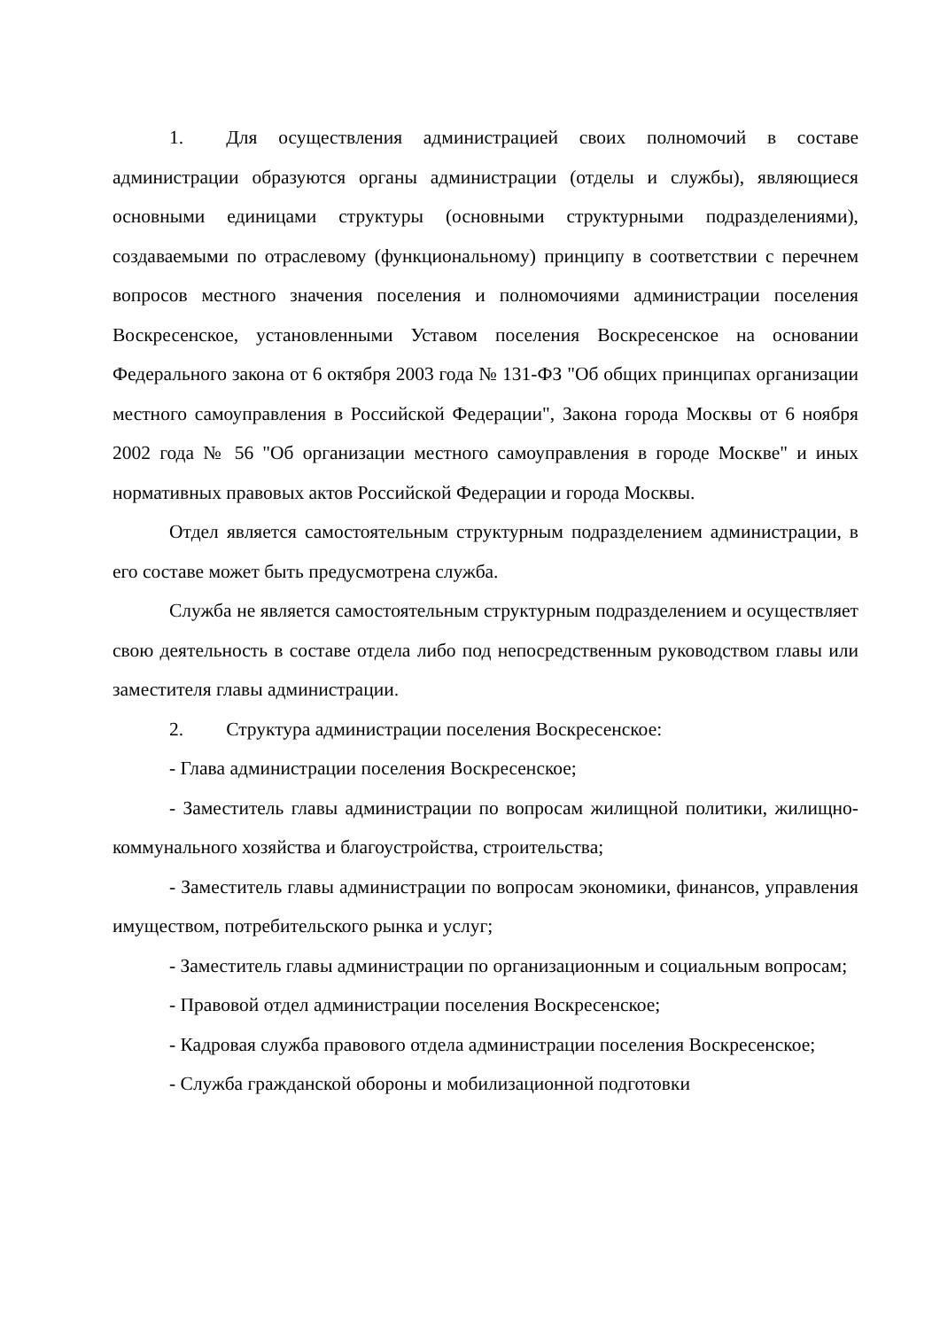1. Для осуществления администрацией своих полномочий в составе администрации образуются органы администрации (отделы и службы), являющиеся основными единицами структуры (основными структурными подразделениями), создаваемыми по отраслевому (функциональному) принципу в соответствии с перечнем вопросов местного значения поселения и полномочиями администрации поселения Воскресенское, установленными Уставом поселения Воскресенское на основании Федерального закона от 6 октября 2003 года № 131-ФЗ "Об общих принципах организации местного самоуправления в Российской Федерации", Закона города Москвы от 6 ноября 2002 года № 56 "Об организации местного самоуправления в городе Москве" и иных нормативных правовых актов Российской Федерации и города Москвы.
Отдел является самостоятельным структурным подразделением администрации, в его составе может быть предусмотрена служба.
Служба не является самостоятельным структурным подразделением и осуществляет свою деятельность в составе отдела либо под непосредственным руководством главы или заместителя главы администрации.
2. Структура администрации поселения Воскресенское:
- Глава администрации поселения Воскресенское;
- Заместитель главы администрации по вопросам жилищной политики, жилищно-коммунального хозяйства и благоустройства, строительства;
- Заместитель главы администрации по вопросам экономики, финансов, управления имуществом, потребительского рынка и услуг;
- Заместитель главы администрации по организационным и социальным вопросам;
- Правовой отдел администрации поселения Воскресенское;
- Кадровая служба правового отдела администрации поселения Воскресенское;
- Служба гражданской обороны и мобилизационной подготовки